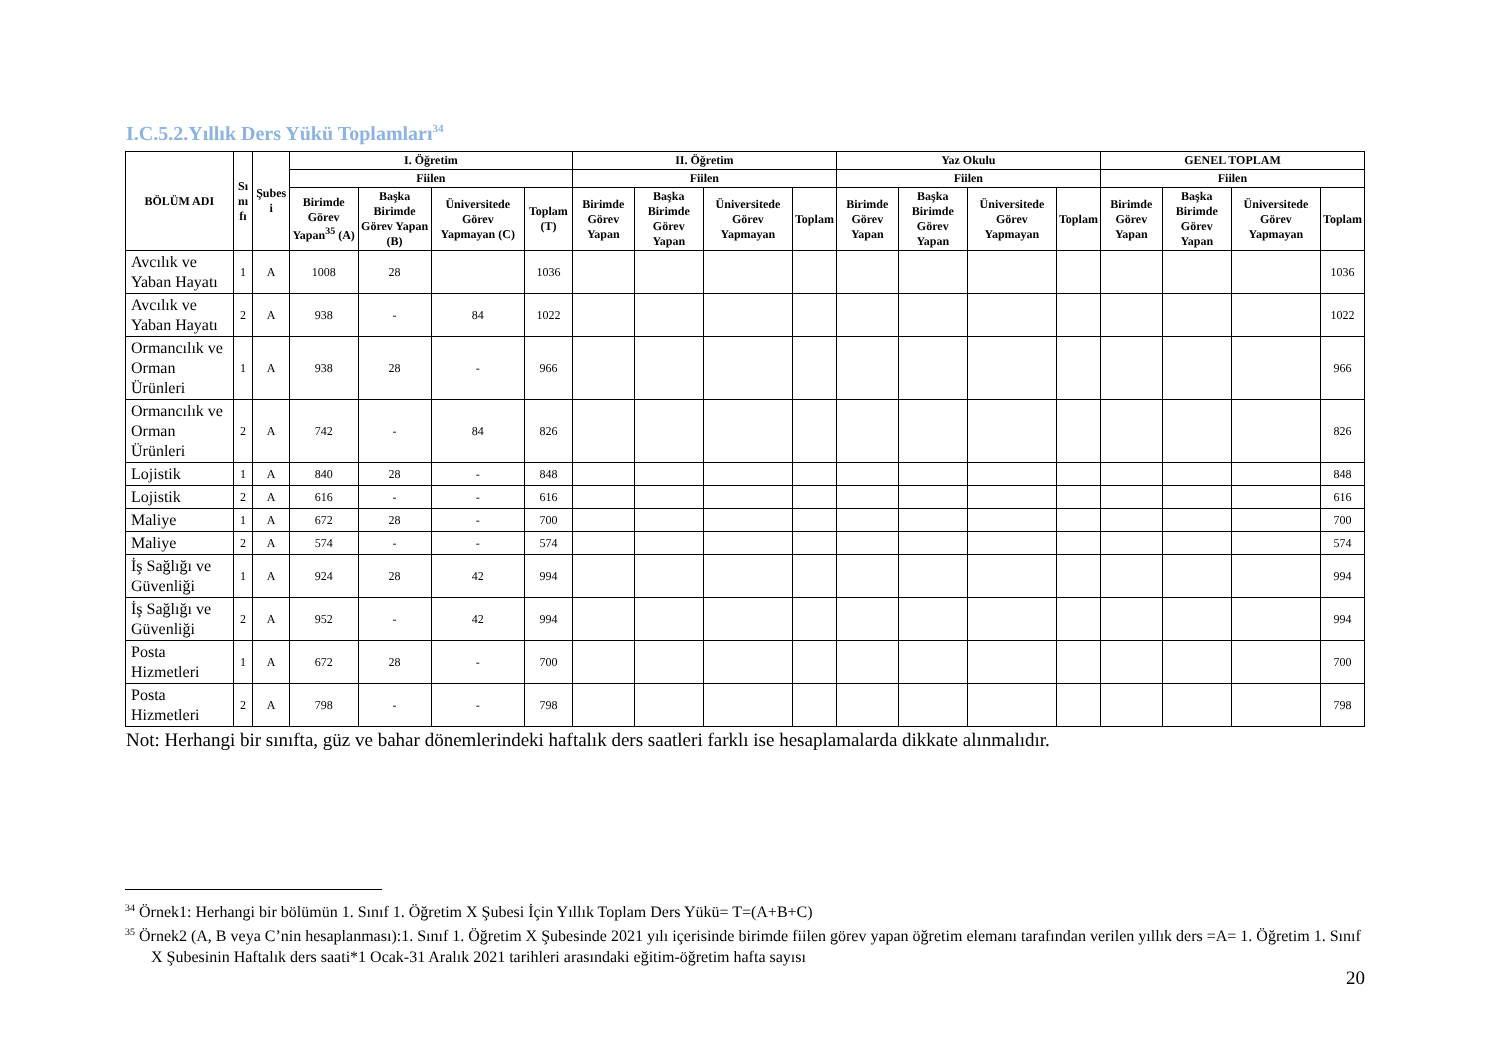I.C.5.2.Yıllık Ders Yükü Toplamları<sup>34</sup>
| BÖLÜM ADI | Sı nı fı | Şubes i | I. Öğretim | | | | II. Öğretim | | | | Yaz Okulu | | | | GENEL TOPLAM | | | |
| --- | --- | --- | --- | --- | --- | --- | --- | --- | --- | --- | --- | --- | --- | --- | --- | --- | --- | --- |
| | | | Fiilen | | | | Fiilen | | | | Fiilen | | | | Fiilen | | | |
| | | | Birimde Görev Yapan<sup>35</sup> (A) | Başka Birimde Görev Yapan (B) | Üniversitede Görev Yapmayan (C) | Toplam (T) | Birimde Görev Yapan | Başka Birimde Görev Yapan | Üniversitede Görev Yapmayan | Toplam | Birimde Görev Yapan | Başka Birimde Görev Yapan | Üniversitede Görev Yapmayan | Toplam | Birimde Görev Yapan | Başka Birimde Görev Yapan | Üniversitede Görev Yapmayan | Toplam |
| Avcılık ve Yaban Hayatı | 1 | A | 1008 | 28 | | 1036 | | | | | | | | | | | | 1036 |
| Avcılık ve Yaban Hayatı | 2 | A | 938 | - | 84 | 1022 | | | | | | | | | | | | 1022 |
| Ormancılık ve Orman Ürünleri | 1 | A | 938 | 28 | - | 966 | | | | | | | | | | | | 966 |
| Ormancılık ve Orman Ürünleri | 2 | A | 742 | - | 84 | 826 | | | | | | | | | | | | 826 |
| Lojistik | 1 | A | 840 | 28 | - | 848 | | | | | | | | | | | | 848 |
| Lojistik | 2 | A | 616 | - | - | 616 | | | | | | | | | | | | 616 |
| Maliye | 1 | A | 672 | 28 | - | 700 | | | | | | | | | | | | 700 |
| Maliye | 2 | A | 574 | - | - | 574 | | | | | | | | | | | | 574 |
| İş Sağlığı ve Güvenliği | 1 | A | 924 | 28 | 42 | 994 | | | | | | | | | | | | 994 |
| İş Sağlığı ve Güvenliği | 2 | A | 952 | - | 42 | 994 | | | | | | | | | | | | 994 |
| Posta Hizmetleri | 1 | A | 672 | 28 | - | 700 | | | | | | | | | | | | 700 |
| Posta Hizmetleri | 2 | A | 798 | - | - | 798 | | | | | | | | | | | | 798 |
Not: Herhangi bir sınıfta, güz ve bahar dönemlerindeki haftalık ders saatleri farklı ise hesaplamalarda dikkate alınmalıdır.
<sup>34</sup> Örnek1: Herhangi bir bölümün 1. Sınıf 1. Öğretim X Şubesi İçin Yıllık Toplam Ders Yükü= T=(A+B+C)
<sup>35</sup> Örnek2 (A, B veya C’nin hesaplanması):1. Sınıf 1. Öğretim X Şubesinde 2021 yılı içerisinde birimde fiilen görev yapan öğretim elemanı tarafından verilen yıllık ders =A= 1. Öğretim 1. Sınıf X Şubesinin Haftalık ders saati*1 Ocak-31 Aralık 2021 tarihleri arasındaki eğitim-öğretim hafta sayısı
20